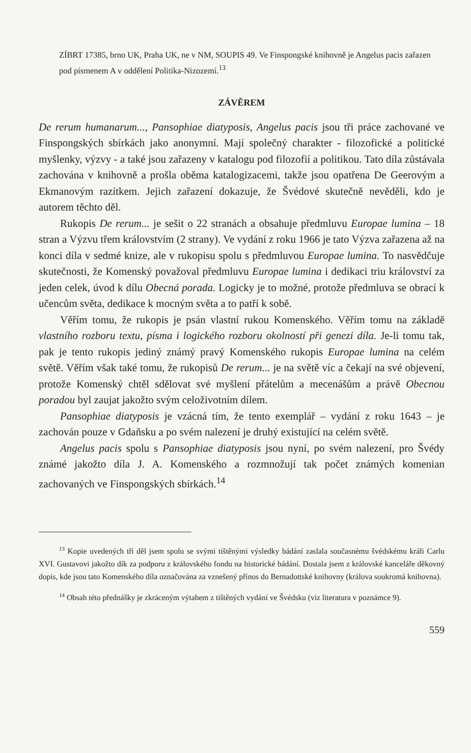ZÍBRT 17385, brno UK, Praha UK, ne v NM, SOUPIS 49. Ve Finspongské knihovně je Angelus pacis zařazen pod písmenem A v oddělení Politika-Nizozemí.<sup>13</sup>
ZÁVĚREM
De rerum humanarum..., Pansophiae diatyposis, Angelus pacis jsou tři práce zachované ve Finspongských sbírkách jako anonymní. Mají společný charakter - filozofické a politické myšlenky, výzvy - a také jsou zařazeny v katalogu pod filozofií a politikou. Tato díla zůstávala zachována v knihovně a prošla oběma katalogizacemi, takže jsou opatřena De Geerovým a Ekmanovým razítkem. Jejich zařazení dokazuje, že Švédové skutečně nevěděli, kdo je autorem těchto děl.
Rukopis De rerum... je sešit o 22 stranách a obsahuje předmluvu Europae lumina – 18 stran a Výzvu třem královstvím (2 strany). Ve vydání z roku 1966 je tato Výzva zařazena až na konci díla v sedmé knize, ale v rukopisu spolu s předmluvou Europae lumina. To nasvědčuje skutečnosti, že Komenský považoval předmluvu Europae lumina i dedikaci triu království za jeden celek, úvod k dílu Obecná porada. Logicky je to možné, protože předmluva se obrací k učencům světa, dedikace k mocným světa a to patří k sobě.
Věřím tomu, že rukopis je psán vlastní rukou Komenského. Věřím tomu na základě vlastního rozboru textu, písma i logického rozboru okolností při genezi díla. Je-li tomu tak, pak je tento rukopis jediný známý pravý Komenského rukopis Europae lumina na celém světě. Věřím však také tomu, že rukopisů De rerum... je na světě víc a čekají na své objevení, protože Komenský chtěl sdělovat své myšlení přátelům a mecenášům a právě Obecnou poradou byl zaujat jakožto svým celoživotním dílem.
Pansophiae diatyposis je vzácná tím, že tento exemplář – vydání z roku 1643 – je zachován pouze v Gdaňsku a po svém nalezení je druhý existující na celém světě.
Angelus pacis spolu s Pansophiae diatyposis jsou nyní, po svém nalezení, pro Švédy známé jakožto díla J. A. Komenského a rozmnožují tak počet známých komenian zachovaných ve Finspongských sbírkách.<sup>14</sup>
<sup>13</sup> Kopie uvedených tří děl jsem spolu se svými tištěnými výsledky bádání zaslala současnému švédskému králi Carlu XVI. Gustavovi jakožto dík za podporu z královského fondu na historické bádání. Dostala jsem z královské kanceláře děkovný dopis, kde jsou tato Komenského díla označována za vznešený přínos do Bernadottské knihovny (králova soukromá knihovna).
<sup>14</sup> Obsah této přednášky je zkráceným výtahem z tištěných vydání ve Švédsku (viz literatura v poznámce 9).
559